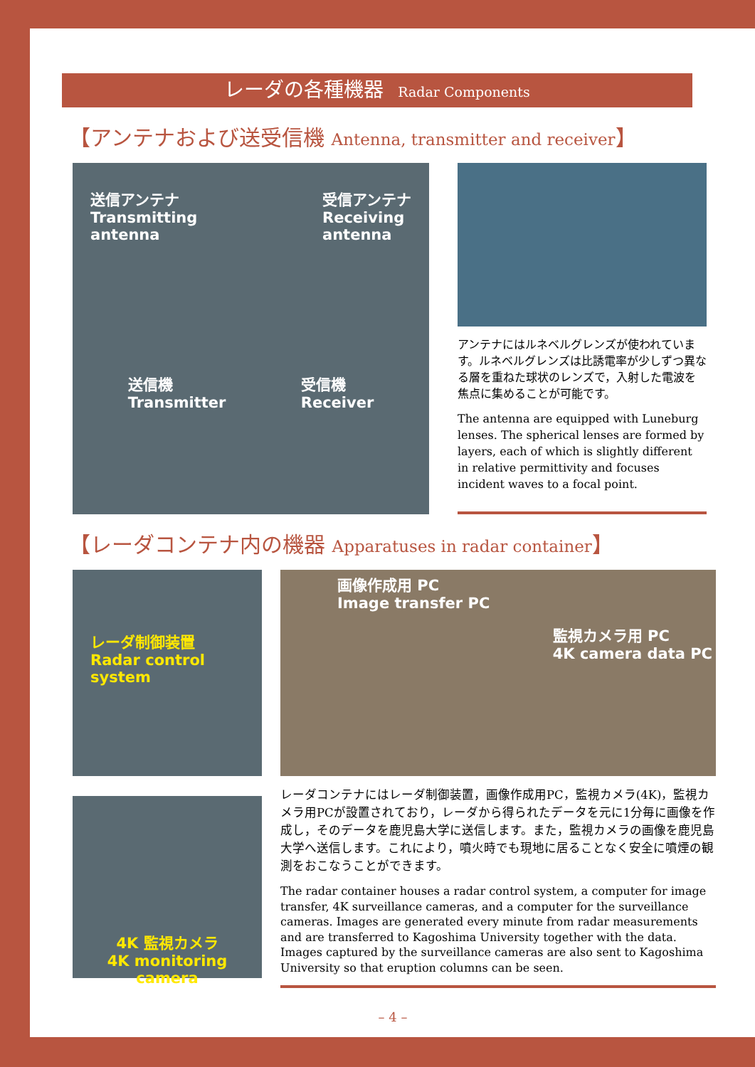レーダの各種機器 Radar Components
【アンテナおよび送受信機 Antenna, transmitter and receiver】
送信アンテナ
Transmitting
antenna
受信アンテナ
Receiving
antenna
送信機
Transmitter
受信機
Receiver
アンテナにはルネベルグレンズが使われています。ルネベルグレンズは比誘電率が少しずつ異なる層を重ねた球状のレンズで，入射した電波を焦点に集めることが可能です。
The antenna are equipped with Luneburg lenses. The spherical lenses are formed by layers, each of which is slightly different in relative permittivity and focuses incident waves to a focal point.
【レーダコンテナ内の機器 Apparatuses in radar container】
レーダ制御装置
Radar control system
4K 監視カメラ
4K monitoring camera
画像作成用 PC
Image transfer PC
監視カメラ用 PC
4K camera data PC
レーダコンテナにはレーダ制御装置，画像作成用PC，監視カメラ(4K)，監視カメラ用PCが設置されており，レーダから得られたデータを元に1分毎に画像を作成し，そのデータを鹿児島大学に送信します。また，監視カメラの画像を鹿児島大学へ送信します。これにより，噴火時でも現地に居ることなく安全に噴煙の観測をおこなうことができます。
The radar container houses a radar control system, a computer for image transfer, 4K surveillance cameras, and a computer for the surveillance cameras. Images are generated every minute from radar measurements and are transferred to Kagoshima University together with the data. Images captured by the surveillance cameras are also sent to Kagoshima University so that eruption columns can be seen.
– 4 –